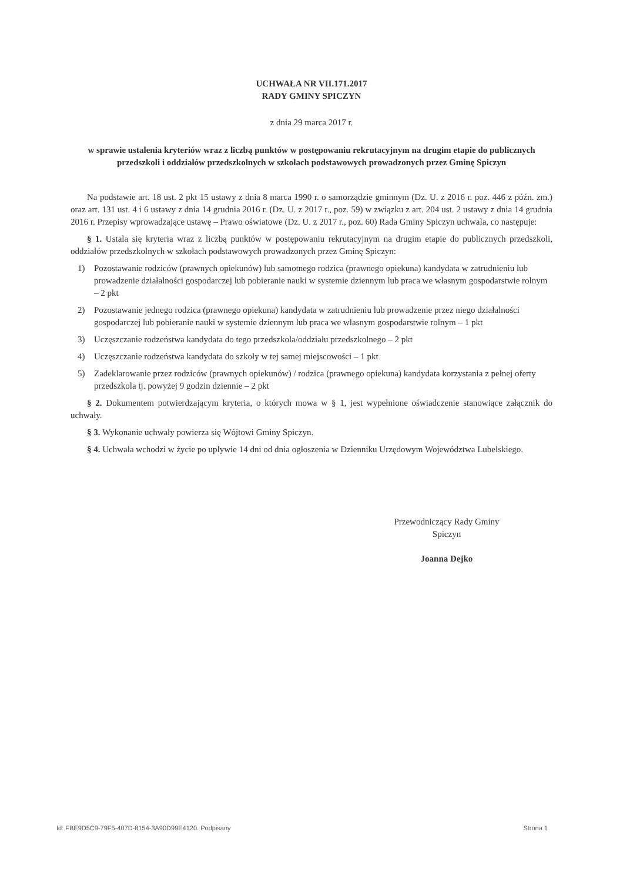UCHWAŁA NR VII.171.2017
RADY GMINY SPICZYN
z dnia 29 marca 2017 r.
w sprawie ustalenia kryteriów wraz z liczbą punktów w postępowaniu rekrutacyjnym na drugim etapie do publicznych przedszkoli i oddziałów przedszkolnych w szkołach podstawowych prowadzonych przez Gminę Spiczyn
Na podstawie art. 18 ust. 2 pkt 15 ustawy z dnia 8 marca 1990 r. o samorządzie gminnym (Dz. U. z 2016 r. poz. 446 z późn. zm.) oraz art. 131 ust. 4 i 6 ustawy z dnia 14 grudnia 2016 r. (Dz. U. z 2017 r., poz. 59) w związku z art. 204 ust. 2 ustawy z dnia 14 grudnia 2016 r. Przepisy wprowadzające ustawę – Prawo oświatowe (Dz. U. z 2017 r., poz. 60) Rada Gminy Spiczyn uchwala, co następuje:
§ 1. Ustala się kryteria wraz z liczbą punktów w postępowaniu rekrutacyjnym na drugim etapie do publicznych przedszkoli, oddziałów przedszkolnych w szkołach podstawowych prowadzonych przez Gminę Spiczyn:
1) Pozostawanie rodziców (prawnych opiekunów) lub samotnego rodzica (prawnego opiekuna) kandydata w zatrudnieniu lub prowadzenie działalności gospodarczej lub pobieranie nauki w systemie dziennym lub praca we własnym gospodarstwie rolnym – 2 pkt
2) Pozostawanie jednego rodzica (prawnego opiekuna) kandydata w zatrudnieniu lub prowadzenie przez niego działalności gospodarczej lub pobieranie nauki w systemie dziennym lub praca we własnym gospodarstwie rolnym – 1 pkt
3) Uczęszczanie rodzeństwa kandydata do tego przedszkola/oddziału przedszkolnego – 2 pkt
4) Uczęszczanie rodzeństwa kandydata do szkoły w tej samej miejscowości – 1 pkt
5) Zadeklarowanie przez rodziców (prawnych opiekunów) / rodzica (prawnego opiekuna) kandydata korzystania z pełnej oferty przedszkola tj. powyżej 9 godzin dziennie – 2 pkt
§ 2. Dokumentem potwierdzającym kryteria, o których mowa w § 1, jest wypełnione oświadczenie stanowiące załącznik do uchwały.
§ 3. Wykonanie uchwały powierza się Wójtowi Gminy Spiczyn.
§ 4. Uchwała wchodzi w życie po upływie 14 dni od dnia ogłoszenia w Dzienniku Urzędowym Województwa Lubelskiego.
Przewodniczący Rady Gminy
Spiczyn
Joanna Dejko
Id: FBE9D5C9-79F5-407D-8154-3A90D99E4120. Podpisany Strona 1